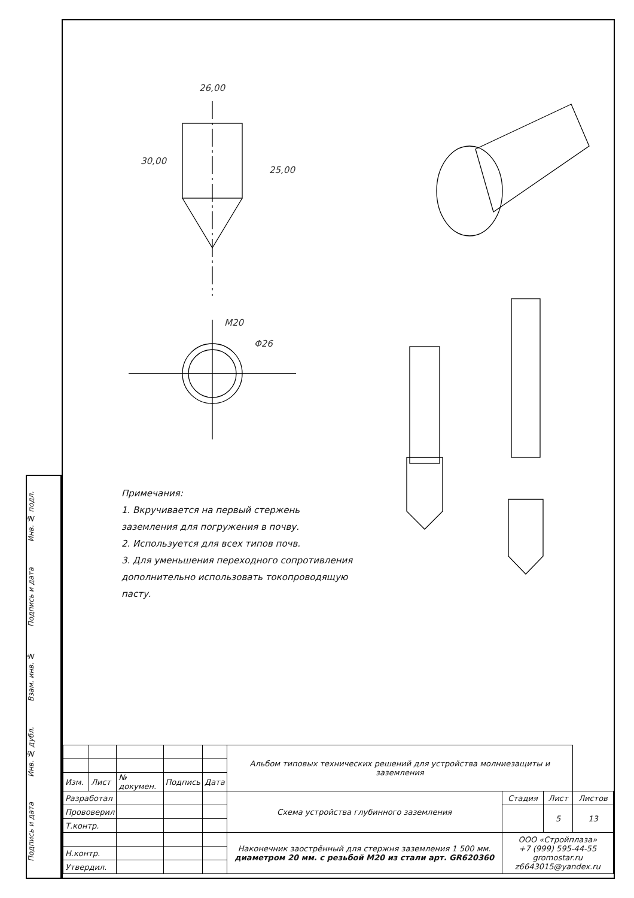26,00
25,00
30,00
M20
Φ26
Примечания:
1. Вкручивается на первый стержень
заземления для погружения в почву.
2. Используется для всех типов почв.
3. Для уменьшения переходного сопротивления
дополнительно использовать токопроводящую
пасту.
Подпись и дата Инв. № дубл. Взам. инв. № Подпись и дата Инв. № подл.
| | | | | | Альбом типовых технических решений для устройства молниезащиты и заземления | | | |
| Изм. | Лист | № докумен. | Подпись | Дата | | | | |
| Разработал | | | | | Схема устройства глубинного заземления | Стадия | Лист | Листов |
| Прововерил | | | | | | | 5 | 13 |
| Т.контр. | | | | | | | | |
| | | | | | Наконечник заострённый для стержня заземления 1 500 мм. диаметром 20 мм. с резьбой М20 из стали арт. GR620360 | ООО «Стройплаза» +7 (999) 595-44-55 gromostar.ru z6643015@yandex.ru | | |
| Н.контр. | | | | | | | | |
| Утвердил. | | | | | | | | |